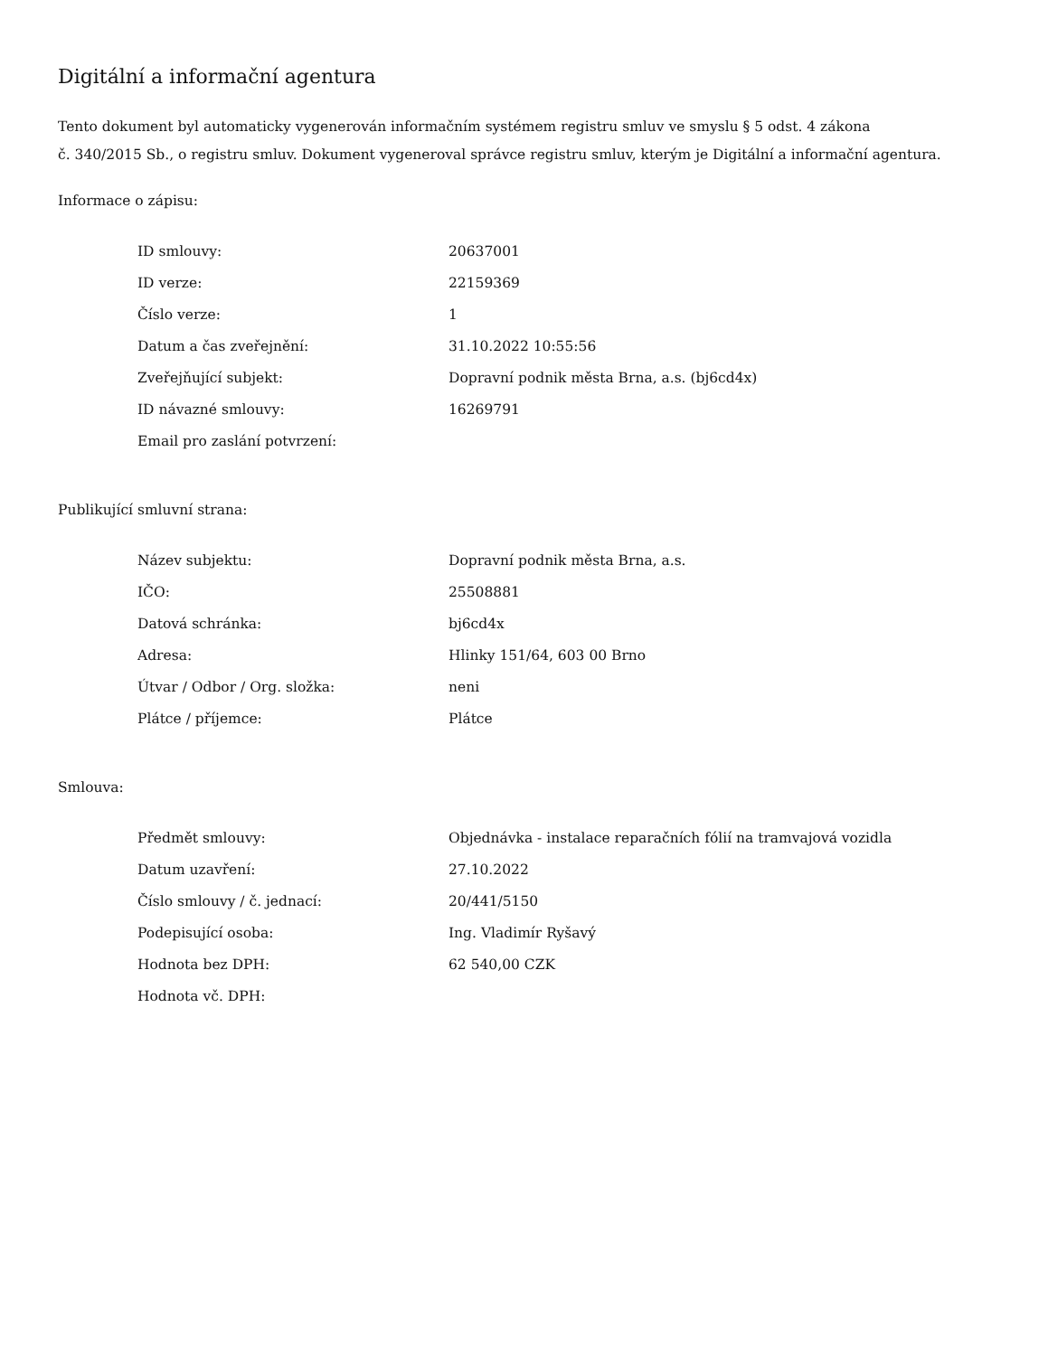Digitální a informační agentura
Tento dokument byl automaticky vygenerován informačním systémem registru smluv ve smyslu § 5 odst. 4 zákona
č. 340/2015 Sb., o registru smluv. Dokument vygeneroval správce registru smluv, kterým je Digitální a informační agentura.
Informace o zápisu:
| ID smlouvy: | 20637001 |
| ID verze: | 22159369 |
| Číslo verze: | 1 |
| Datum a čas zveřejnění: | 31.10.2022 10:55:56 |
| Zveřejňující subjekt: | Dopravní podnik města Brna, a.s. (bj6cd4x) |
| ID návazné smlouvy: | 16269791 |
| Email pro zaslání potvrzení: | |
Publikující smluvní strana:
| Název subjektu: | Dopravní podnik města Brna, a.s. |
| IČO: | 25508881 |
| Datová schránka: | bj6cd4x |
| Adresa: | Hlinky 151/64, 603 00 Brno |
| Útvar / Odbor / Org. složka: | neni |
| Plátce / příjemce: | Plátce |
Smlouva:
| Předmět smlouvy: | Objednávka - instalace reparačních fólií na tramvajová vozidla |
| Datum uzavření: | 27.10.2022 |
| Číslo smlouvy / č. jednací: | 20/441/5150 |
| Podepisující osoba: | Ing. Vladimír Ryšavý |
| Hodnota bez DPH: | 62 540,00 CZK |
| Hodnota vč. DPH: | |